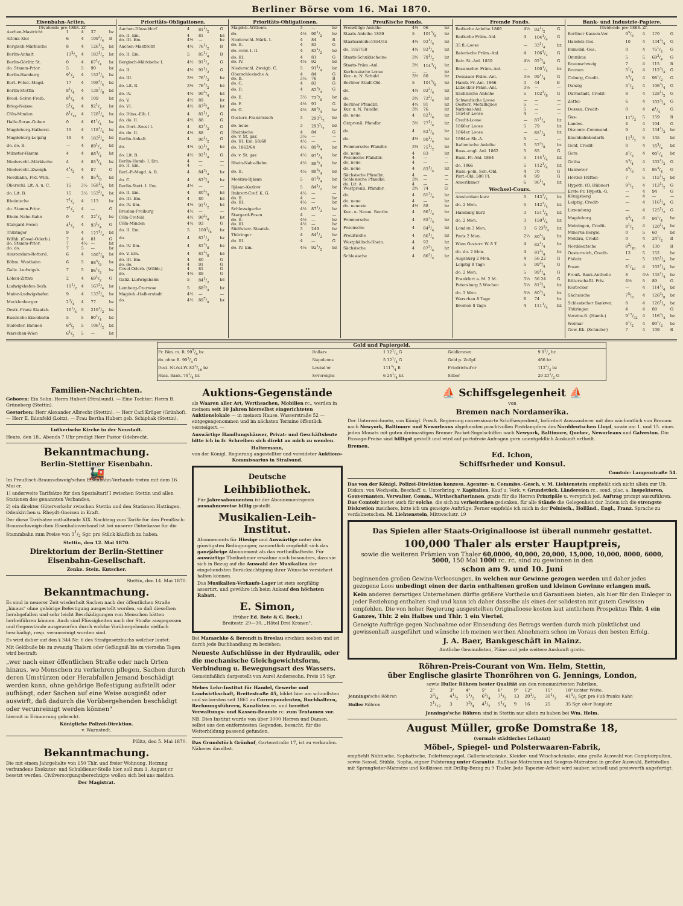Berliner Börse vom 16. Mai 1870.
| Eisenbahn-Actien. | | | | |
| --- | --- | --- | --- | --- |
| Dividende pro 1868. | | Zf. | | |
| Aachen-Mastricht | 1 | 4 | 37 | bz |
| Altona-Kiel | 6 | 4 | 1093/4 | B |
| Bergisch-Märkische | 8 | 4 | 1261/2 | bz |
| Berlin-Anhalt | 132/3 | 4 | 1831/2 | bz |
| Berlin-Görlitz St. | 0 | 4 | 671/4 | bz |
| do. Stamm-Prior. | 5 | 5 | 90 | bz |
| Berlin-Hamburg | 91/2 | 4 | 1521/4 | bz |
| Berl.-Potsd.-Magd. | 17 | 4 | 1983/4 | bz |
| Berlin-Stettin | 81/4 | 4 | 1387/8 | bz |
| Bresl.-Schw.-Freib. | 81/4 | 4 | 109 | bz |
| Brieg-Neisse | 51/4 | 4 | 921/2 | bz |
| Cöln-Minden | 81/12 | 4 | 1281/4 | bz |
| Halle-Sorau-Guben | 0 | 4 | 611/4 | bz |
| Magdeburg-Halberst. | 15 | 4 | 1183/4 | bz |
| Magdeburg-Leipzig | 19 | 4 | 1833/4 | bz |
| do. do. B. | — | 4 | 891/2 | bz |
| Münster-Hamm | 4 | 4 | 863/4 | bz |
| Niederschl.-Märkische | 4 | 4 | 853/4 | bz |
| Niederschl.-Zweigb. | 41/2 | 4 | 87 | G |
| Nordbahn, Frd.-Wilh. | — | 4 | 953/8 | bz |
| Oberschl. Lit. A. u. C. | 15 | 3½ | 1681/4 | bz |
| do. Lit. B. | 15 | 3½ | 1533/4 | bz |
| Rheinische | 71/2 | 4 | 113 | bz |
| do. Stamm-Prior. | 71/2 | 4 | — | G |
| Rhein-Nahe-Bahn | 0 | 4 | 221/4 | bz |
| Stargard-Posen | 41/2 | 4 | 931/4 | G |
| Thüringer | 9 | 4 | 1271/2 | bz |
| Wilhb. (Cosel-Oderb.) | 7 | 4 | 81 | G |
| do. Stamm-Prior. | 7 | 4½ | — | bz |
| do. do. | 7 | 5 | — | bz |
| Amsterdam-Rotterd. | 6 | 4 | 1003/8 | bz |
| Böhm. Westbahn | 6 | 5 | 985/8 | bz |
| Galiz. Ludwigsb. | 7 | 5 | 961/2 | bz |
| Löbau-Zittau | 2 | 4 | 691/2 | G |
| Ludwigshafen-Berb. | 111/2 | 4 | 1673/4 | bz |
| Mainz-Ludwigshafen | 9 | 4 | 1331/4 | bz |
| Mecklenburger | 23/4 | 4 | 77 | bz |
| Oestr.-Franz Staatsb. | 101/4 | 5 | 2191/2 | bz |
| Russische Eisenbahn | 5 | 5 | 901/4 | bz |
| Südöster. Bahnen | 62/5 | 5 | 1061/2 | bz |
| Warschau-Wien | 61/2 | 5 | — | bz |
| Prioritäts-Obligationen. | | | |
| --- | --- | --- | --- |
| Aachen-Düsseldorf | 4 | 811/2 | G |
| do. II. Em. | 4 | 81 | bz |
| do. III. Em. | 4½ | — | bz |
| Aachen-Mastricht | 4½ | 761/2 | B |
| do. II. Em. | 5 | 851/4 | B |
| Bergisch-Märkische I. | 4½ | 911/2 | G |
| do. II. | 4½ | 911/2 | G |
| do. III. | 3½ | 761/2 | bz |
| do. Lit. B. | 3½ | 761/2 | bz |
| do. IV. | 4½ | 903/4 | bz |
| do. V. | 4½ | 89 | bz |
| do. VI. | 4½ | 873/4 | bz |
| do. Düss.-Elb. I. | 4 | 811/2 | G |
| do. do. II. | 4½ | 88 | G |
| do. Dort.-Soest I. | 4 | 821/2 | G |
| do. do. II. | 4½ | 88 | G |
| Berlin-Anhalt | 4 | 901/2 | G |
| do. | 4½ | 931/4 | bz |
| do. Lit. B. | 4½ | 921/4 | G |
| Berlin-Hamb. I. Em. | 4 | — | — |
| do. II. Em. | 4 | — | — |
| Berl.-P.-Magd. A. B. | 4 | 843/4 | bz |
| do. C. | 4 | 823/4 | bz |
| Berlin-Stett. I. Em. | 4½ | — | — |
| do. II. Em. | 4 | 803/4 | bz |
| do. III. Em. | 4 | 80 | bz |
| do. IV. Em. | 4½ | 911/2 | bz |
| Breslau-Freiburg | 4½ | — | — |
| Cöln-Crefeld | 4½ | 903/4 | bz |
| Cöln-Minden | 4½ | 93 | G |
| do. II. Em. | 5 | 1001/8 | bz |
| do. | 4 | 821/2 | bz |
| do. IV. Em. | 4 | 813/8 | bz |
| do. V. Em. | 4 | 813/8 | bz |
| do. III. Em. | 4 | 80 | G |
| do. do. | 4 | 91 | G |
| Cosel-Oderb. (Wilhb.) | 4 | 81 | G |
| do. | 4½ | 88 | G |
| Galiz. Ludwigsbahn | 5 | 841/2 | bz |
| Lemberg-Czernow | 5 | 683/4 | bz |
| Magdeb.-Halberstadt | 4½ | — | — |
| do. | 4½ | 897/8 | bz |
| Prioritäts-Obligationen. | | | |
| --- | --- | --- | --- |
| Magdeb.-Wittenb. | 3 | — | bz |
| do. | 4½ | 901/2 | bz |
| Niederschl.-Märk. I. | 4 | 84 | B |
| do. II. | 4 | 83 | G |
| do. conv. I. II. | 4 | 831/2 | bz |
| do. III. | 4 | 81 | G |
| do. IV. | 4½ | 92 | bz |
| Niederschl. Zweigb. C. | 5 | 911/4 | bz |
| Oberschlesische A. | 4 | 84 | G |
| do. B. | 3½ | 76 | B |
| do. C. | 4 | 83 | G |
| do. D. | 4 | 823/4 | G |
| do. E. | 3½ | 735/8 | bz |
| do. F. | 4½ | 91 | G |
| do. G. | 4½ | 893/4 | bz |
| Oesterr.-Französisch | 3 | 2931/2 | bz |
| do. neue | 3 | 2931/2 | bz |
| Rheinische | 4 | 84 | G |
| do. v. St. gar. | 3½ | — | — |
| do. III. Em. 58/60 | 4½ | — | — |
| do. 1862/64 | 4½ | 893/4 | bz |
| do. v. St. gar. | 4½ | 971/4 | bz |
| Rhein-Nahe-Bahn | 4½ | 893/4 | bz |
| do. II. | 4½ | 893/4 | bz |
| Moskau-Rjäsan | 5 | 873/4 | bz |
| Rjäsan-Kozlow | 5 | 841/2 | bz |
| Ruhrort-Cref. K. G. | 4½ | — | — |
| do. II. | 4 | — | bz |
| do. III. | 4½ | — | bz |
| Schleswigsche | 4½ | 871/2 | bz |
| Stargard-Posen | 4 | — | — |
| do. II. | 4½ | — | bz |
| do. III. | 4½ | — | bz |
| Südösterr. Staatsb. | 3 | 249 | bz |
| Thüringer | 4 | 841/2 | bz |
| do. III. | 4 | — | G |
| do. IV. Em. | 4½ | 921/2 | bz |
| Preußische Fonds. | | | |
| --- | --- | --- | --- |
| Freiwillige Anleihe | 4½ | 96 | bz |
| Staats-Anleihe 1859 | 5 | 1015/8 | bz |
| Staatsanleihe1854/55 | 4½ | 931/4 | bz |
| do. 1857/59 | 4½ | 931/4 | bz |
| Staats-Schuldscheine | 3½ | 791/2 | bz |
| Staats-Präm.-Anl. | 3½ | 1143/4 | bz |
| Kurhessische Loose | — | — | bz |
| Kur.- u. N. Schuld | 3½ | 80 | bz |
| Berliner Stadt-Obl. | 5 | 1015/8 | bz |
| do. | 4½ | 933/4 | bz |
| do. | 3½ | 733/4 | bz |
| Berliner Pfandbr. | 4½ | 91 | bz |
| Kur. u. N. Pandbr. | 3½ | 76 | bz |
| do. neue | 4 | 821/4 | bz |
| Ostpreuß. Pfandbr. | 3½ | 771/4 | bz |
| do. | 4 | 831/4 | bz |
| do. | 4½ | 901/4 | bz |
| Pommersche Pfandbr. | 3½ | 751/2 | bz |
| do. neue | 4 | 83 | bz |
| Posensche Pfandbr. | 4 | — | — |
| do. neue | 4 | — | — |
| do. neue | 4 | 831/4 | bz |
| Sächsische Pfandbr. | 4 | — | — |
| Schlesische Pfandbr. | 3½ | — | — |
| do. Lit. A. | 4 | — | — |
| Westpreuß. Pfandbr. | 3½ | 74 | G |
| do. | 4 | 813/4 | bz |
| do. neue | 4 | — | bz |
| do. neueste | 4½ | 88 | bz |
| Kur.- u. Neum. Rentbr. | 4 | 861/4 | bz |
| Pommersche | 4 | 853/4 | bz |
| Posensche | 4 | 843/4 | bz |
| Preußische | 4 | 861/4 | bz |
| Westphälisch-Rhein. | 4 | 92 | bz |
| Sächsische | 4 | 873/4 | bz |
| Schlesische | 4 | 863/4 | bz |
| Fremde Fonds. | | | |
| --- | --- | --- | --- |
| Badische Anleihe 1866 | 4½ | 921/2 | G |
| Badische Präm.-Anl. | 4 | 1041/4 | G |
| 35 fl.-Loose | — | 331/4 | bz |
| Baierische Präm.-Anl. | 4 | 1061/2 | G |
| Bair. St.-Anl. 1859 | 4½ | 925/8 | G |
| Braunschw. Präm.-Anl. | — | 1001/4 | bz |
| Dessauer Präm.-Anl. | 3½ | 991/4 | G |
| Hamb. Pr.-Anl. 1866 | 3 | 44 | B |
| Lübecker Präm.-Anl. | 3½ | — | — |
| Sächsische Anleihe | 5 | 1023/8 | G |
| Schwedische Loose | — | — | — |
| Oesterr. Metalliques | 5 | — | — |
| National-Anl. | 5 | — | — |
| 1854er Loose | 4 | — | — |
| Credit-Loose | — | 871/2 | bz |
| 1860er Loose | 5 | 79 | bz |
| 1864er Loose | — | 651/2 | bz |
| 1864er Sb.-A. | 5 | — | — |
| Italienische Anleihe | 5 | 573/8 | bz |
| Russ.-engl. Anl. 1862 | 5 | 85 | G |
| Russ. Pr.-Anl. 1864 | 5 | 1141/4 | bz |
| do. 1866 | 5 | 1121/4 | bz |
| Russ.-poln. Sch.-Obl. | 4 | 70 | G |
| Part.-Obl. 500 Fl. | 4 | 99 | G |
| Amerikaner | 6 | 961/4 | bz |
| Wechsel-Cours. | | | |
| Amsterdam kurz | 5 | 1433/4 | bz |
| do. 2 Mon. | 5 | 1423/4 | bz |
| Hamburg kurz | 3 | 1511/8 | bz |
| do. 2 Mon. | 3 | 1501/4 | bz |
| London 3 Mon. | 3 | 6 233/4 | bz |
| Paris 2 Mon. | 2½ | 805/8 | bz |
| Wien Oesterr. W. 8 T. | 4 | 821/4 | bz |
| do. do. 2 Mon. | 4 | 813/4 | bz |
| Augsburg 2 Mon. | 4 | 56 22 | G |
| Leipzig 8 Tage | 5 | 993/4 | G |
| do. 2 Mon. | 5 | 991/4 | G |
| Frankfurt a. M. 2 M. | 3½ | 56 24 | G |
| Petersburg 3 Wochen | 5½ | 813/4 | bz |
| do. 3 Mon. | 5½ | 803/4 | bz |
| Warschau 8 Tage | 6 | 74 | bz |
| Bremen 8 Tage | 4 | 1111/4 | bz |
| Bank- und Industrie-Papiere. | | | | |
| --- | --- | --- | --- | --- |
| Dividende pro 1868. | | Zf. | | |
| Berliner Kassen-Ver. | 95/6 | 4 | 170 | G |
| Handels-Ges. | 10 | 4 | 1343/4 | G |
| Immobil.-Ges. | 0 | 4 | 751/2 | G |
| Omnibus | 5 | 5 | 693/4 | G |
| Braunschweig | 7 | 4 | 115 | B |
| Bremen | 51/4 | 4 | 1123/4 | G |
| Coburg, Credit- | 53/4 | 4 | 981/2 | G |
| Danzig | 51/2 | 4 | 1063/4 | G |
| Darmstadt, Credit- | 8 | 4 | 1281/2 | G |
| Zettel- | 6 | 4 | 1023/4 | G |
| Dessau, Credit- | 0 | 4 | 61/4 | G |
| Gas- | 112/3 | 5 | 159 | B |
| Landes- | 4 | 4 | 104 | G |
| Disconto-Commund. | 9 | 4 | 1341/2 | bz |
| Eisenbahnbedarfs- | 111/2 | 5 | 145 | bz |
| Genf, Credit- | 0 | 4 | 163/4 | bz |
| Gera | 41/2 | 4 | 991/4 | bz |
| Gotha | 53/4 | 4 | 1021/2 | G |
| Hannover | 45/6 | 4 | 953/4 | G |
| Hörder Hütten- | 7 | 5 | 1151/2 | bz |
| Hypoth. (O. Hübner) | 91/2 | 4 | 1131/2 | G |
| Erste Pr. Hypoth.-G. | — | 4 | 94 | G |
| Königsberg | — | 4 | — | — |
| Leipzig, Credit- | — | 4 | 1161/4 | G |
| Luxemburg | — | 4 | 1251/2 | G |
| Magdeburg | 43/4 | 4 | 941/4 | bz |
| Meiningen, Credit- | 81/2 | 4 | 1201/4 | bz |
| Minerva Bergw. | 0 | 5 | 60 | bz |
| Moldau, Credit- | 0 | 4 | 241/2 | B |
| Norddeutsche | 82/10 | 4 | 130 | B |
| Oesterreich, Credit- | 13 | 5 | 152 | bz |
| Phönix | — | 5 | 1851/4 | bz |
| Posen | 61/10 | 4 | 1021/4 | bz |
| Preuß. Bank-Antheile | 8 | 4½ | 1351/4 | bz |
| Ritterschaftl. Priv. | 4½ | 5 | 89 | G |
| Rostocker | — | 4 | 1141/4 | bz |
| Sächsische | 75/6 | 4 | 1263/8 | bz |
| Schlesischer Bankver. | 8 | 4 | 1261/2 | bz |
| Thüringen | 4 | 4 | 89 | G |
| Vereins-B. (Hamb.) | 917/32 | 4 | 1163/4 | bz |
| Weimar | 41/2 | 4 | 901/2 | bz |
| Gew.-Bk. (Schuster) | 7 | 4 | 109 | B |
| Gold und Papiergeld. | | | | |
| --- | --- | --- | --- | --- |
| Fr. Bkn. m. R. 997/8 bz | Dollars | 1 121/2 G | Goldkronen | 9 91/2 bz |
| do. ohne R. 993/4 G | Napoleons | 5 121/4 G | Gold p. Zollpf. | 466 bz |
| Dest. Nt.öst.W. 823/16 bz | Louisd'or | 1113/4 B | Friedrichsd'or | 1132/3 bz |
| Russ. Bank. 741/4 bz | Sovereigns | 6 241/4 bz | Silber | 29 231/2 G |
Familien-Nachrichten.
Geboren: Ein Sohn: Herrn Hubert (Stralsund). — Eine Tochter: Herrn B. Grüneberg (Stettin).
Gestorben: Herr Alexander Albrecht (Stettin). — Herr Carl Krüger (Grünhof). — Herr E. Ihlenfeld (Loitz). — Frau Bertha Hubert geb. Schiphak (Stettin).
Lutherische Kirche in der Neustadt.
Heute, den 18., Abends 7 Uhr predigt Herr Pastor Odebrecht.
Bekanntmachung.
Berlin-Stettiner Eisenbahn.
🚂
Im Preußisch-Braunschweig'schen Eisenbahn-Verbande treten mit dem 16. Mai cr.
1) anderweite Tarifsätze für den Spezialtarif I zwischen Stettin und allen Stationen des genannten Verbandes,
2) ein direkter Güterverkehr zwischen Stettin und den Stationen Hattingen, Odenkirchen u. Rheydt-Gneisen in Kraft.
Der diese Tarifsätze enthaltende XIX. Nachtrag zum Tarife für den Preußisch-Braunschweigischen Eisenbahnverband ist bei unserer Güterkasse für die Stammbahn zum Preise von 31/2 Sgr. pro Stück käuflich zu haben.
Stettin, den 12. Mai 1870.
Direktorium der Berlin-Stettiner Eisenbahn-Gesellschaft.
Zenke. Stein. Kutscher.
Stettin, den 14. Mai 1870.
Bekanntmachung.
Es sind in neuerer Zeit wiederholt Sachen nach der öffentlichen Straße „hinaus" ohne gehörige Befestigung ausgestellt worden, so daß dieselben herabgefallen und sehr leicht Beschädigungen von Menschen hätten herbeiführen können. Auch sind Flüssigkeiten nach der Straße ausgegossen und Gegenstände ausgeworfen durch welche Vorübergehende vielfach beschädigt, resp. verunreinigt worden sind.
Es wird daher auf den § 344 Nr. 6 des Strafgesetzbuchs welcher lautet:
Mit Geldbuße bis zu zwanzig Thalern oder Gefängniß bis zu vierzehn Tagen wird bestraft:
„wer nach einer öffentlichen Straße oder nach Orten hinaus, wo Menschen zu verkehren pflegen, Sachen durch deren Umstürzen oder Herabfallen Jemand beschädigt werden kann, ohne gehörige Befestigung aufstellt oder aufhängt, oder Sachen auf eine Weise ausgießt oder auswirft, daß dadurch die Vorübergehenden beschädigt oder verunreinigt werden können"
hiermit in Erinnerung gebracht.
Königliche Polizei-Direktion.
v. Warnstedt.
Pölitz, den 5. Mai 1870.
Bekanntmachung.
Die mit einem Jahrgehalte von 150 Thlr. und freier Wohnung, Heizung verbundene Exekutor- und Schuldiener-Stelle hier, soll zum 1. August cr. besetzt werden. Civilversorgungsberechtigte wollen sich bei uns melden.
Der Magistrat.
Auktions-Gegenstände
als Waaren aller Art, Werthsachen, Mobilien rc., werden in meinem seit 10 Jahren hierselbst eingerichteten Auktionslokale — in meinem Hause, Wasserstraße 52 — entgegengenommen und im nächsten Termine öffentlich versteigert. —
Auswärtige Handlungshäuser, Privat- und Geschäftsleute bitte ich in fr. Schreiben sich direkt an mich zu wenden.
Haltermann,
von der Königl. Regierung angestellter und vereideter Auktions-Kommissarius in Stralsund.
Deutsche
Leihbibliothek.
Für Jahresabonnenten ist der Abonnementspreis ausnahmsweise billig gestellt.
Musikalien-Leih-Institut.
Abonnements für Hiesige und Auswärtige unter den günstigsten Bedingungen; namentlich empfiehlt sich das ganzjährige Abonnement als das vortheilhafteste. Für auswärtige Theilnehmer erwähne noch besonders, dass sie sich in Bezug auf die Auswahl der Musikalien der eingehendsten Berücksichtigung ihrer Wünsche versichert halten können.
Das Musikalien-Verkaufs-Lager ist stets sorgfältig assortirt, und gewähre ich beim Ankauf den höchsten Rabatt.
E. Simon,
(früher Ed. Bote & G. Bock.)
Breitestr. 29—30, „Hôtel Drei Kronen".
Bei Maraschke & Berendt in Breslau erschien soeben und ist durch jede Buchhandlung zu beziehen:
Neueste Aufschlüsse in der Hydraulik, oder die mechanische Gleichgewichtsform, Verbindung u. Bewegungsart des Wassers.
Gemeinfaßlich dargestellt von Aurel Anderssohn. Preis 15 Sgr.
Mebes Lehr-Institut für Handel, Gewerbe und Landwirthschaft, Breitestraße 45, bildet hier am schnellsten und sichersten seit 1861 zu Correspondenten, Buchhaltern, Rechnungsführern, Kanzlisten rc. und bereitet Verwaltungs- und Kassen-Beamte rc. zum Tentamen vor.
NB. Dies Institut wurde von über 3000 Herren und Damen, selbst aus den entferntesten Gegenden, besucht, für die Weiterbildung passend gefunden.
Das Grundstück Grünhof, Gartenstraße 17, ist zu verkaufen. Näheres daselbst.
⛵ Schiffsgelegenheit ⛵
von
Bremen nach Nordamerika.
Der Unterzeichnete, von Königl. Preuß. Regierung conzessionirte Schiffsexpedient, befördert Auswanderer mit den wöchentlich von Bremen nach Newyork, Baltimore und Neworleans abgehenden prachtvollen Postdampfern des Norddeutschen Lloyd, sowie am 1. und 15. eines jeden Monats mit guten dreimastigen Bremer Packet-Segelschiffen nach Newyork, Baltimore, Quebec, Neworleans und Galveston. Die Passage-Preise sind billigst gestellt und wird auf portofreie Anfragen gern unentgeldlich Auskunft ertheilt.
Bremen.
Ed. Ichon,
Schiffsrheder und Konsul.
Comtoir: Langenstraße 54.
Das von der Königl. Polizei-Direktion konzess. Agentur- u. Commiss.-Gesch. v. M. Liehtenstein empfiehlt sich nicht allein zur Ub. Diskon. von Wechseln, Beschaff. u. Unterbring. v. Kapitalien, Kauf u. Verk. v. Grundstück, Ländereien rc., sond. plac. a. Inspektoren, Gouvernanten, Verwalter, Comm., Wirthschafterinnen, gratis für die Herren Prinzipäle u. versprich jed. Auftrag prompt auszuführen. Das Comtoir bietet auch für solche, die sich zu verheirathen gedenken, für alle Stände die Gelegenheit dar. Indem ich die strengste Diskretion zusichere, bitte ich um geneigte Aufträge. Ferner empfehle ich mich in der Polnisch., Holländ., Engl., Franz. Sprache zu verdolmetschen. M. Liehtenstein, Mittwochstr. 19
Das Spielen aller Staats-Originalloose ist überall nunmehr gestattet.
100,000 Thaler als erster Hauptpreis,
sowie die weiteren Prämien von Thaler 60,0000, 40,000, 20,000, 15,000, 10,000, 8000, 6000, 5000, 150 Mal 1000 rc. rc. sind zu gewinnen in den
schon am 9. und 10. Juni
beginnenden großen Gewinn-Verloosungen, in welchen nur Gewinne gezogen werden und daher jedes gezogene Loos unbedingt einen der darin enthaltenen großen und kleinen Gewinne erlangen muß.
Kein anderes derartiges Unternehmen dürfte größere Vortheile und Garantieen bieten, als hier für den Einleger in jeder Beziehung enthalten sind und kann ich daher dasselbe als eines der solidesten mit gutem Gewissen empfehlen. Die von hoher Regierung ausgestellten Originalloose kosten laut amtlichem Prospektus Thlr. 4 ein Ganzes, Thlr. 2 ein Halbes und Thlr. 1 ein Viertel.
Geneigte Aufträge gegen Nachnahme oder Einsendung des Betrags werden durch mich pünktlichst und gewissenhaft ausgeführt und wünsche ich meinen werthen Abnehmern schon im Voraus den besten Erfolg.
J. A. Baer, Bankgeschäft in Mainz.
Amtliche Gewinnlisten, Pläne und jede weitere Auskunft gratis.
Röhren-Preis-Courant von Wm. Helm, Stettin,
über Englische glasirte Thonröhren von G. Jennings, London,
sowie Huller Röhren bester Qualität aus den renommirtesten Fabriken.
| | 2" | 3" | 4" | 5" | 6" | 9" | 12" | 15" | 18" lichter Weite. |
| Jennings 'sche Röhren | 33/4 | 41/2 | 51/2 | 63/4 | 71/2 | 13 | 201/2 | 311/2 | 411/2 Sgr. pro Fuß franko Kahn |
| Huller Röhren | 21/12 | 3 | 33/4 | 41/2 | 51/4 | 9 | 16 | 25 | 35 Sgr. ober Bauplatz |
Jennings'sche Röhren sind in Stettin nur allein zu haben bei Wm. Helm.
August Müller, große Domstraße 18,
(vormals städtisches Leihamt)
Möbel-, Spiegel- und Polsterwaaren-Fabrik,
empfiehlt Nähtische, Sophatische, Toilettenspiegel, Gallerieschränke, Kleider- und Wäschschränke, eine große Auswahl von Comptoirpulten, sowie Sessel, Stühle, Sopha, eigner Polsterung unter Garantie. Roßhaar-Matratzen und Seegras-Matratzen in großer Auswahl, Bettstellen mit Sprungfeder-Matratze und Keilkissen mit Drillig-Bezug zu 9 Thaler. Jede Tapezier-Arbeit wird sauber, schnell und preiswerth angefertigt.